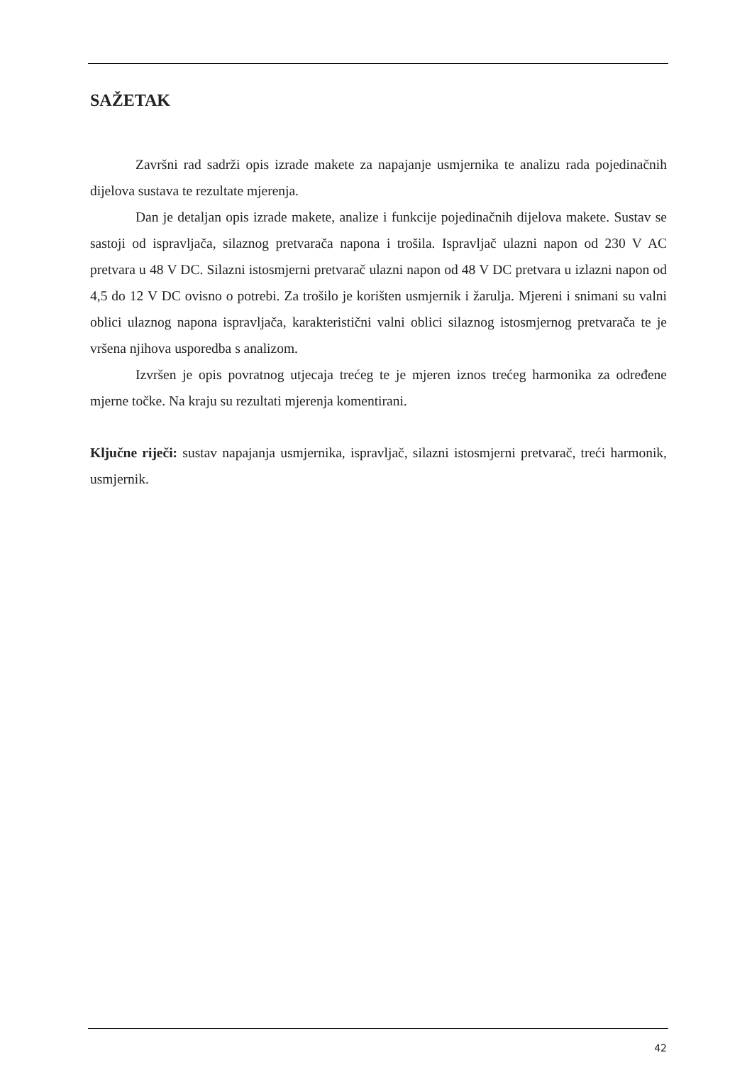SAŽETAK
Završni rad sadrži opis izrade makete za napajanje usmjernika te analizu rada pojedinačnih dijelova sustava te rezultate mjerenja.
Dan je detaljan opis izrade makete, analize i funkcije pojedinačnih dijelova makete. Sustav se sastoji od ispravljača, silaznog pretvarača napona i trošila. Ispravljač ulazni napon od 230 V AC pretvara u 48 V DC. Silazni istosmjerni pretvarač ulazni napon od 48 V DC pretvara u izlazni napon od 4,5 do 12 V DC ovisno o potrebi. Za trošilo je korišten usmjernik i žarulja. Mjereni i snimani su valni oblici ulaznog napona ispravljača, karakteristični valni oblici silaznog istosmjernog pretvarača te je vršena njihova usporedba s analizom.
Izvršen je opis povratnog utjecaja trećeg te je mjeren iznos trećeg harmonika za određene mjerne točke. Na kraju su rezultati mjerenja komentirani.
Ključne riječi: sustav napajanja usmjernika, ispravljač, silazni istosmjerni pretvarač, treći harmonik, usmjernik.
42